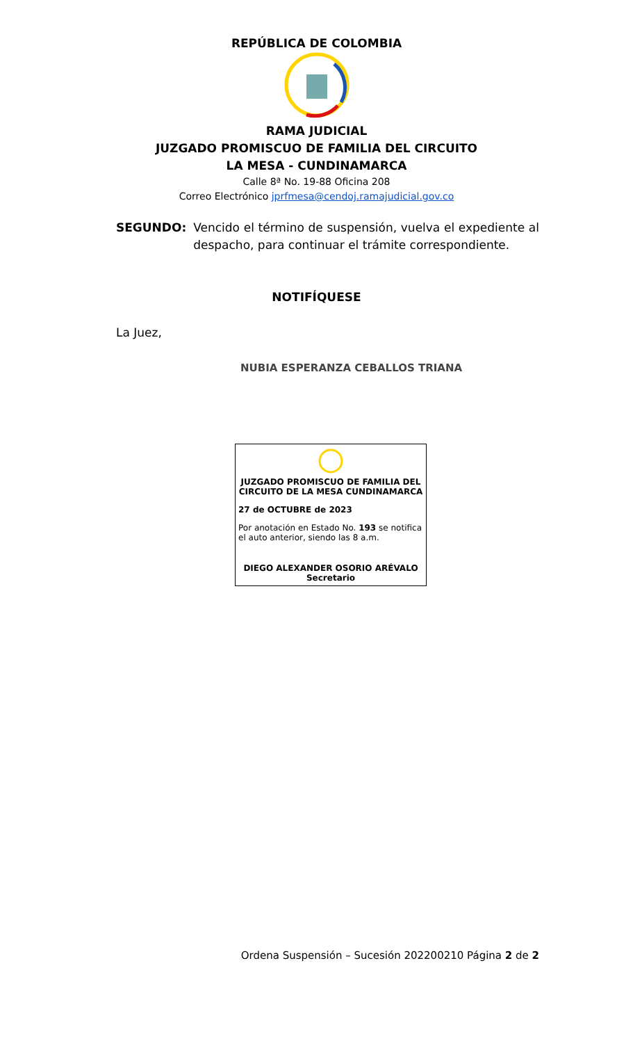REPÚBLICA DE COLOMBIA
RAMA JUDICIAL
JUZGADO PROMISCUO DE FAMILIA DEL CIRCUITO
LA MESA - CUNDINAMARCA
Calle 8ª No. 19-88 Oficina 208
Correo Electrónico jprfmesa@cendoj.ramajudicial.gov.co
SEGUNDO: Vencido el término de suspensión, vuelva el expediente al despacho, para continuar el trámite correspondiente.
NOTIFÍQUESE
La Juez,
NUBIA ESPERANZA CEBALLOS TRIANA
JUZGADO PROMISCUO DE FAMILIA DEL CIRCUITO DE LA MESA CUNDINAMARCA
27 de OCTUBRE de 2023
Por anotación en Estado No. 193 se notifica el auto anterior, siendo las 8 a.m.
DIEGO ALEXANDER OSORIO ARÉVALO
Secretario
Ordena Suspensión – Sucesión 202200210 Página 2 de 2